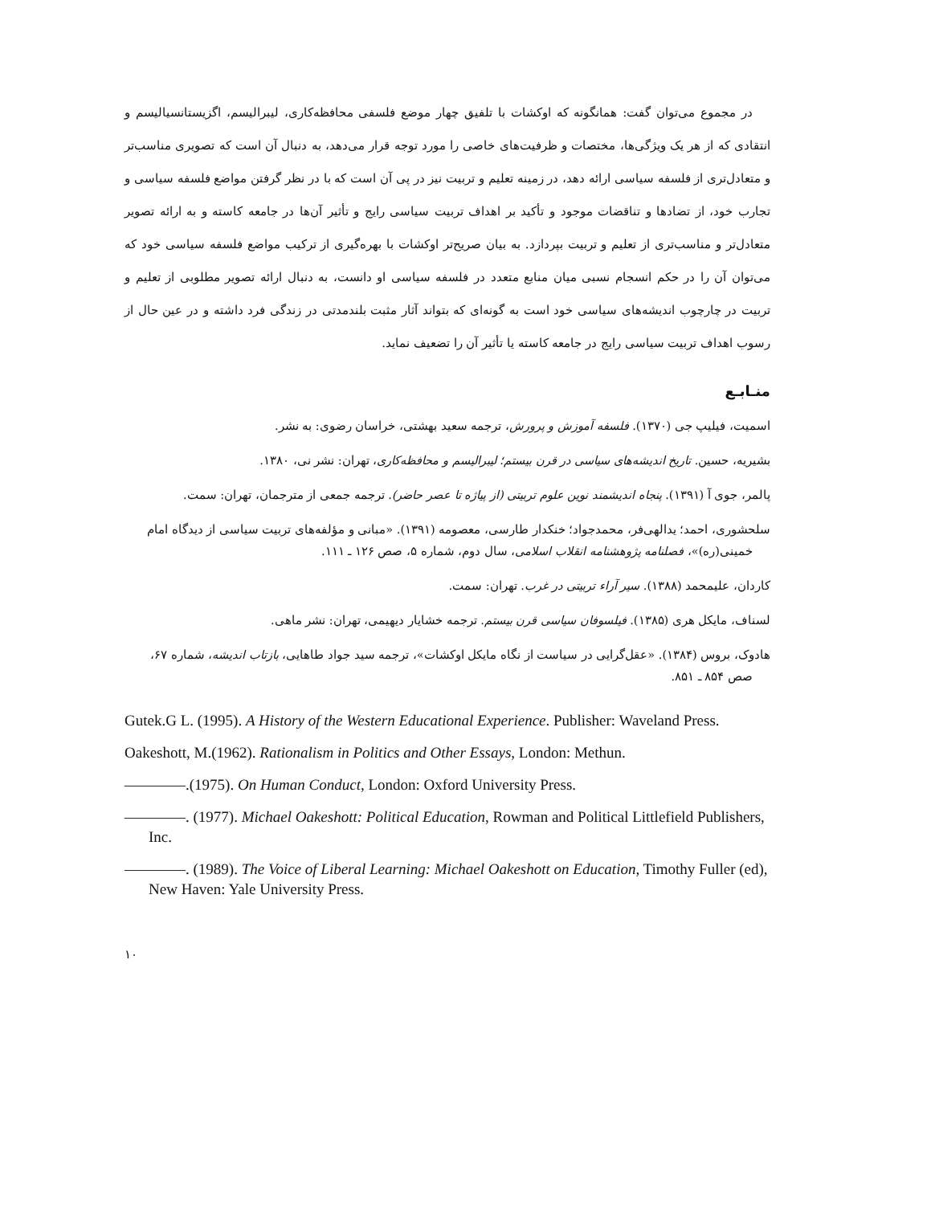در مجموع می‌توان گفت: همانگونه که اوکشات با تلفیق چهار موضع فلسفی محافظه‌کاری، لیبرالیسم، اگزیستانسیالیسم و انتقادی که از هر یک ویژگی‌ها، مختصات و ظرفیت‌های خاصی را مورد توجه قرار می‌دهد، به دنبال آن است که تصویری مناسب‌تر و متعادل‌تری از فلسفه سیاسی ارائه دهد، در زمینه تعلیم و تربیت نیز در پی آن است که با در نظر گرفتن مواضع فلسفه سیاسی و تجارب خود، از تضادها و تناقضات موجود و تأکید بر اهداف تربیت سیاسی رایج و تأثیر آن‌ها در جامعه کاسته و به ارائه تصویر متعادل‌تر و مناسب‌تری از تعلیم و تربیت بپردازد. به بیان صریح‌تر اوکشات با بهره‌گیری از ترکیب مواضع فلسفه سیاسی خود که می‌توان آن را در حکم انسجام نسبی میان منابع متعدد در فلسفه سیاسی او دانست، به دنبال ارائه تصویر مطلوبی از تعلیم و تربیت در چارچوب اندیشه‌های سیاسی خود است به گونه‌ای که بتواند آثار مثبت بلندمدتی در زندگی فرد داشته و در عین حال از رسوب اهداف تربیت سیاسی رایج در جامعه کاسته یا تأثیر آن را تضعیف نماید.
منـابـع
اسمیت، فیلیپ جی (۱۳۷۰). فلسفه آموزش و پرورش، ترجمه سعید بهشتی، خراسان رضوی: به نشر.
بشیریه، حسین. تاریخ اندیشه‌های سیاسی در قرن بیستم؛ لیبرالیسم و محافظه‌کاری، تهران: نشر نی، ۱۳۸۰.
پالمر، جوی آ (۱۳۹۱). پنجاه اندیشمند نوین علوم تربیتی (از پیاژه تا عصر حاضر). ترجمه جمعی از مترجمان، تهران: سمت.
سلحشوری، احمد؛ یدالهی‌فر، محمدجواد؛ خنکدار طارسی، معصومه (۱۳۹۱). «مبانی و مؤلفه‌های تربیت سیاسی از دیدگاه امام خمینی(ره)»، فصلنامه پژوهشنامه انقلاب اسلامی، سال دوم، شماره ۵، صص ۱۲۶ ـ ۱۱۱.
کاردان، علیمحمد (۱۳۸۸). سیر آراء تربیتی در غرب. تهران: سمت.
لسناف، مایکل هری (۱۳۸۵). فیلسوفان سیاسی قرن بیستم. ترجمه خشایار دیهیمی، تهران: نشر ماهی.
هادوک، بروس (۱۳۸۴). «عقل‌گرایی در سیاست از نگاه مایکل اوکشات»، ترجمه سید جواد طاهایی، بازتاب اندیشه، شماره ۶۷، صص ۸۵۴ ـ ۸۵۱.
Gutek.G L. (1995). A History of the Western Educational Experience. Publisher: Waveland Press.
Oakeshott, M.(1962). Rationalism in Politics and Other Essays, London: Methun.
————.(1975). On Human Conduct, London: Oxford University Press.
————. (1977). Michael Oakeshott: Political Education, Rowman and Political Littlefield Publishers, Inc.
————. (1989). The Voice of Liberal Learning: Michael Oakeshott on Education, Timothy Fuller (ed), New Haven: Yale University Press.
۱۰